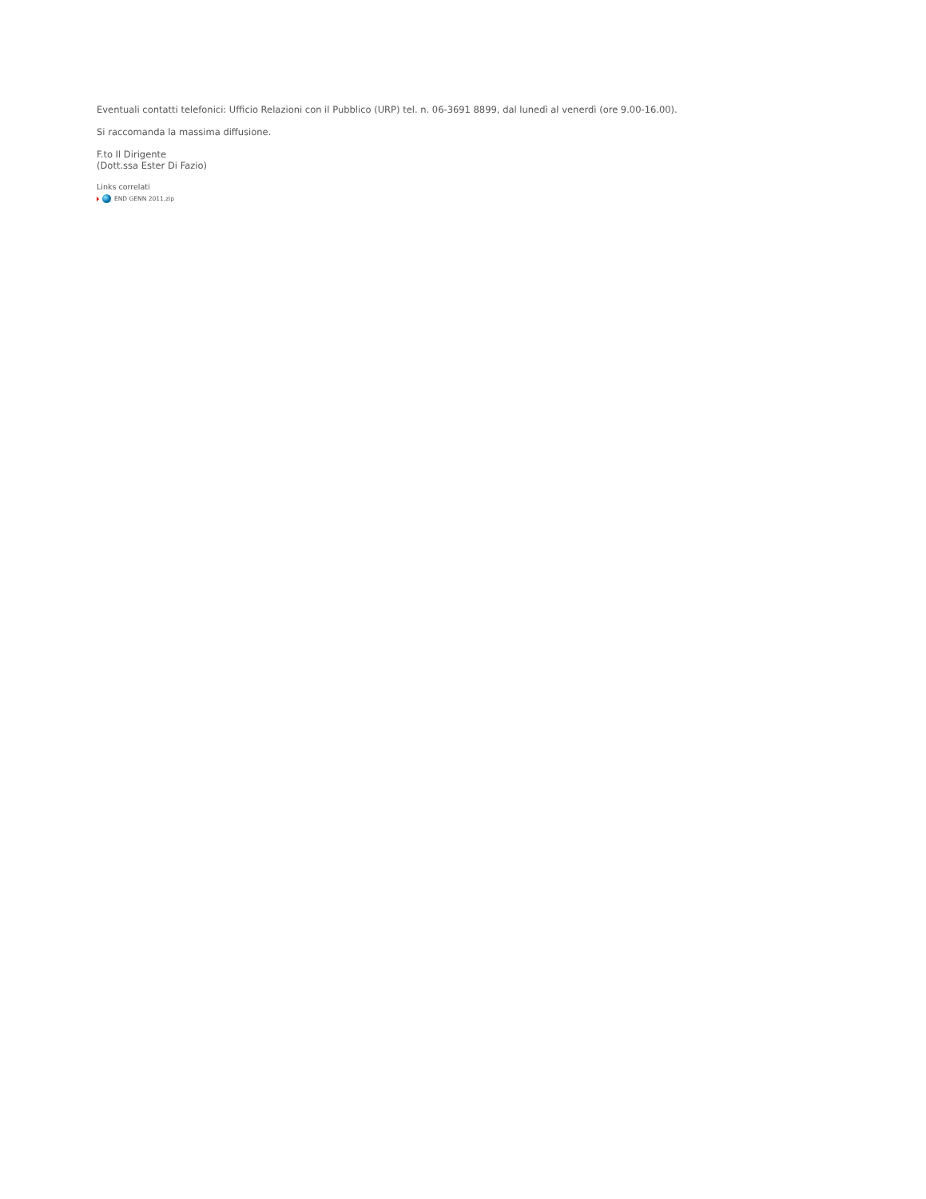Eventuali contatti telefonici: Ufficio Relazioni con il Pubblico (URP) tel. n. 06-3691 8899, dal lunedì al venerdì (ore 9.00-16.00).
Si raccomanda la massima diffusione.
F.to Il Dirigente
(Dott.ssa Ester Di Fazio)
Links correlati
END GENN 2011.zip